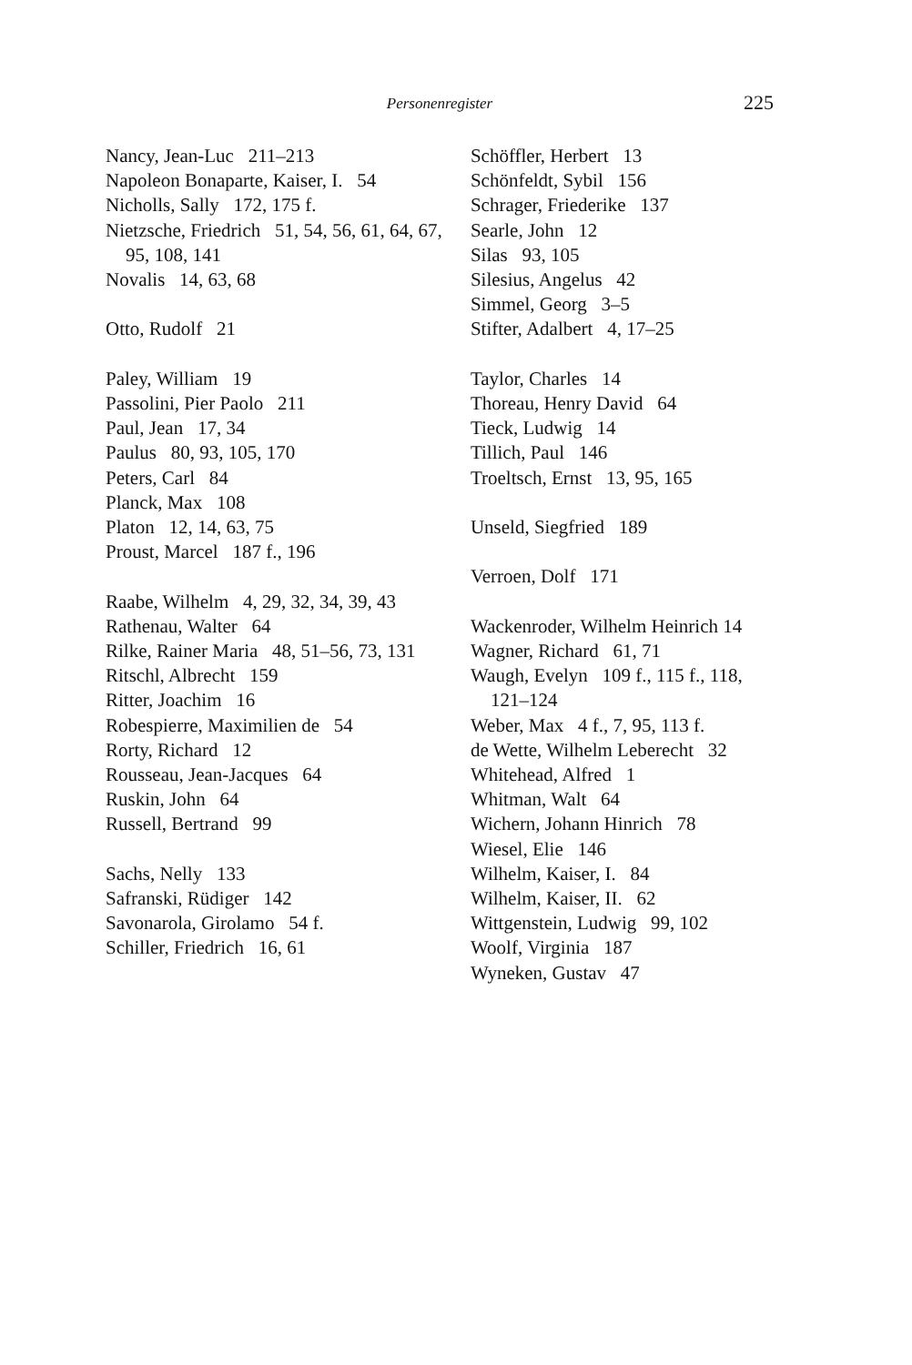Personenregister 225
Nancy, Jean-Luc 211–213
Napoleon Bonaparte, Kaiser, I. 54
Nicholls, Sally 172, 175 f.
Nietzsche, Friedrich 51, 54, 56, 61, 64, 67, 95, 108, 141
Novalis 14, 63, 68
Otto, Rudolf 21
Paley, William 19
Passolini, Pier Paolo 211
Paul, Jean 17, 34
Paulus 80, 93, 105, 170
Peters, Carl 84
Planck, Max 108
Platon 12, 14, 63, 75
Proust, Marcel 187 f., 196
Raabe, Wilhelm 4, 29, 32, 34, 39, 43
Rathenau, Walter 64
Rilke, Rainer Maria 48, 51–56, 73, 131
Ritschl, Albrecht 159
Ritter, Joachim 16
Robespierre, Maximilien de 54
Rorty, Richard 12
Rousseau, Jean-Jacques 64
Ruskin, John 64
Russell, Bertrand 99
Sachs, Nelly 133
Safranski, Rüdiger 142
Savonarola, Girolamo 54 f.
Schiller, Friedrich 16, 61
Schöffler, Herbert 13
Schönfeldt, Sybil 156
Schrager, Friederike 137
Searle, John 12
Silas 93, 105
Silesius, Angelus 42
Simmel, Georg 3–5
Stifter, Adalbert 4, 17–25
Taylor, Charles 14
Thoreau, Henry David 64
Tieck, Ludwig 14
Tillich, Paul 146
Troeltsch, Ernst 13, 95, 165
Unseld, Siegfried 189
Verroen, Dolf 171
Wackenroder, Wilhelm Heinrich 14
Wagner, Richard 61, 71
Waugh, Evelyn 109 f., 115 f., 118, 121–124
Weber, Max 4 f., 7, 95, 113 f.
de Wette, Wilhelm Leberecht 32
Whitehead, Alfred 1
Whitman, Walt 64
Wichern, Johann Hinrich 78
Wiesel, Elie 146
Wilhelm, Kaiser, I. 84
Wilhelm, Kaiser, II. 62
Wittgenstein, Ludwig 99, 102
Woolf, Virginia 187
Wyneken, Gustav 47